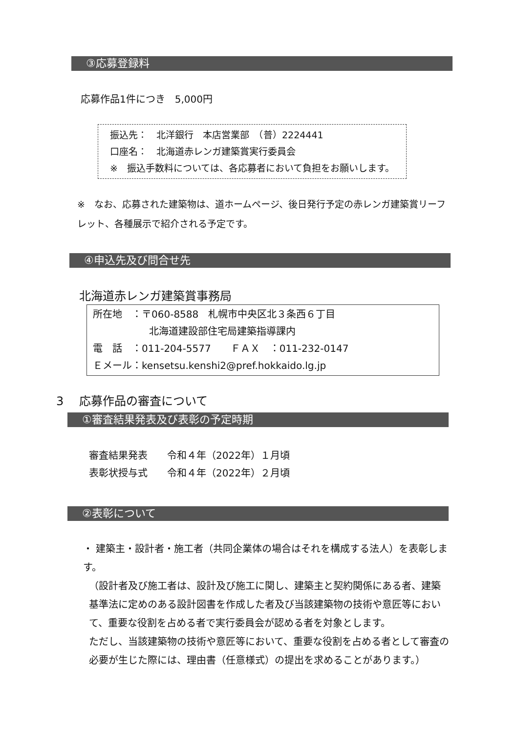③応募登録料
応募作品1件につき　5,000円
振込先：　北洋銀行　本店営業部　（普）2224441
口座名：　北海道赤レンガ建築賞実行委員会
※　振込手数料については、各応募者において負担をお願いします。
※　なお、応募された建築物は、道ホームページ、後日発行予定の赤レンガ建築賞リーフレット、各種展示で紹介される予定です。
④申込先及び問合せ先
北海道赤レンガ建築賞事務局
所在地　：〒060-8588　札幌市中央区北３条西６丁目
北海道建設部住宅局建築指導課内
電　話　：011-204-5577　　ＦＡＸ　：011-232-0147
Ｅメール：kensetsu.kenshi2@pref.hokkaido.lg.jp
3　 応募作品の審査について
①審査結果発表及び表彰の予定時期
審査結果発表　　令和４年（2022年）１月頃
表彰状授与式　　令和４年（2022年）２月頃
②表彰について
・ 建築主・設計者・施工者（共同企業体の場合はそれを構成する法人）を表彰します。
（設計者及び施工者は、設計及び施工に関し、建築主と契約関係にある者、建築基準法に定めのある設計図書を作成した者及び当該建築物の技術や意匠等において、重要な役割を占める者で実行委員会が認める者を対象とします。
ただし、当該建築物の技術や意匠等において、重要な役割を占める者として審査の必要が生じた際には、理由書（任意様式）の提出を求めることがあります。）